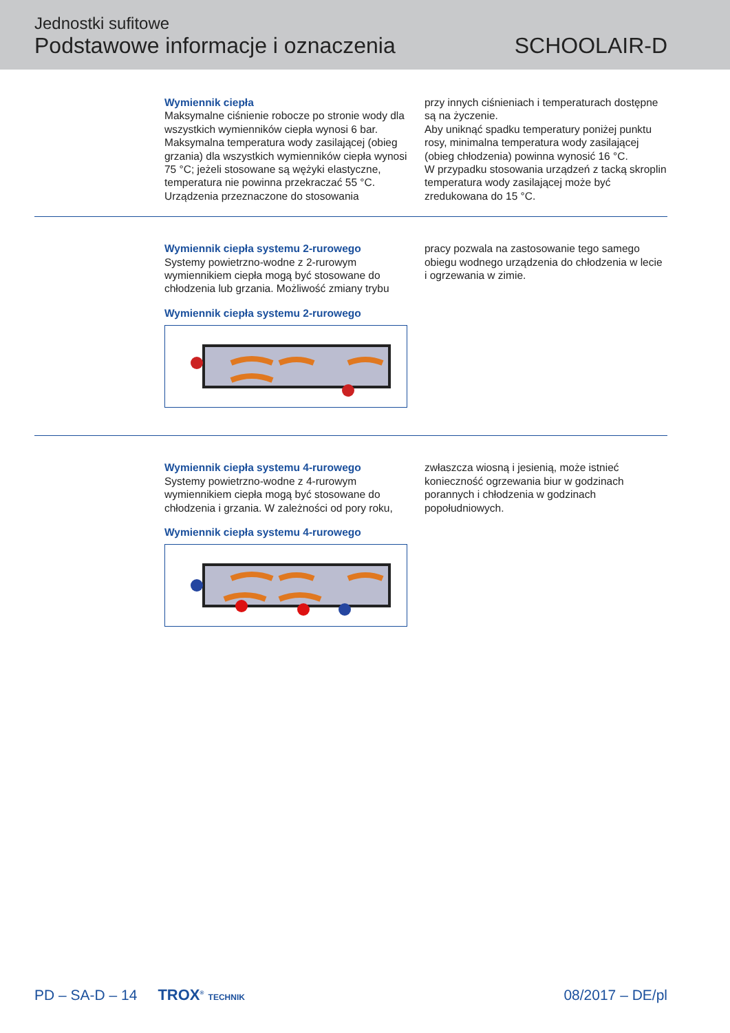Jednostki sufitowe
Podstawowe informacje i oznaczenia
SCHOOLAIR-D
Wymiennik ciepła
Maksymalne ciśnienie robocze po stronie wody dla wszystkich wymienników ciepła wynosi 6 bar. Maksymalna temperatura wody zasilającej (obieg grzania) dla wszystkich wymienników ciepła wynosi 75 °C; jeżeli stosowane są wężyki elastyczne, temperatura nie powinna przekraczać 55 °C. Urządzenia przeznaczone do stosowania
przy innych ciśnieniach i temperaturach dostępne są na życzenie.
Aby uniknąć spadku temperatury poniżej punktu rosy, minimalna temperatura wody zasilającej (obieg chłodzenia) powinna wynosić 16 °C.
W przypadku stosowania urządzeń z tacką skroplin temperatura wody zasilającej może być zredukowana do 15 °C.
Wymiennik ciepła systemu 2-rurowego
Systemy powietrzno-wodne z 2-rurowym wymiennikiem ciepła mogą być stosowane do chłodzenia lub grzania. Możliwość zmiany trybu
Wymiennik ciepła systemu 2-rurowego
pracy pozwala na zastosowanie tego samego obiegu wodnego urządzenia do chłodzenia w lecie i ogrzewania w zimie.
Wymiennik ciepła systemu 4-rurowego
Systemy powietrzno-wodne z 4-rurowym wymiennikiem ciepła mogą być stosowane do chłodzenia i grzania. W zależności od pory roku,
Wymiennik ciepła systemu 4-rurowego
zwłaszcza wiosną i jesienią, może istnieć konieczność ogrzewania biur w godzinach porannych i chłodzenia w godzinach popołudniowych.
PD – SA-D – 14 TROX<sup>®</sup> TECHNIK 08/2017 – DE/pl